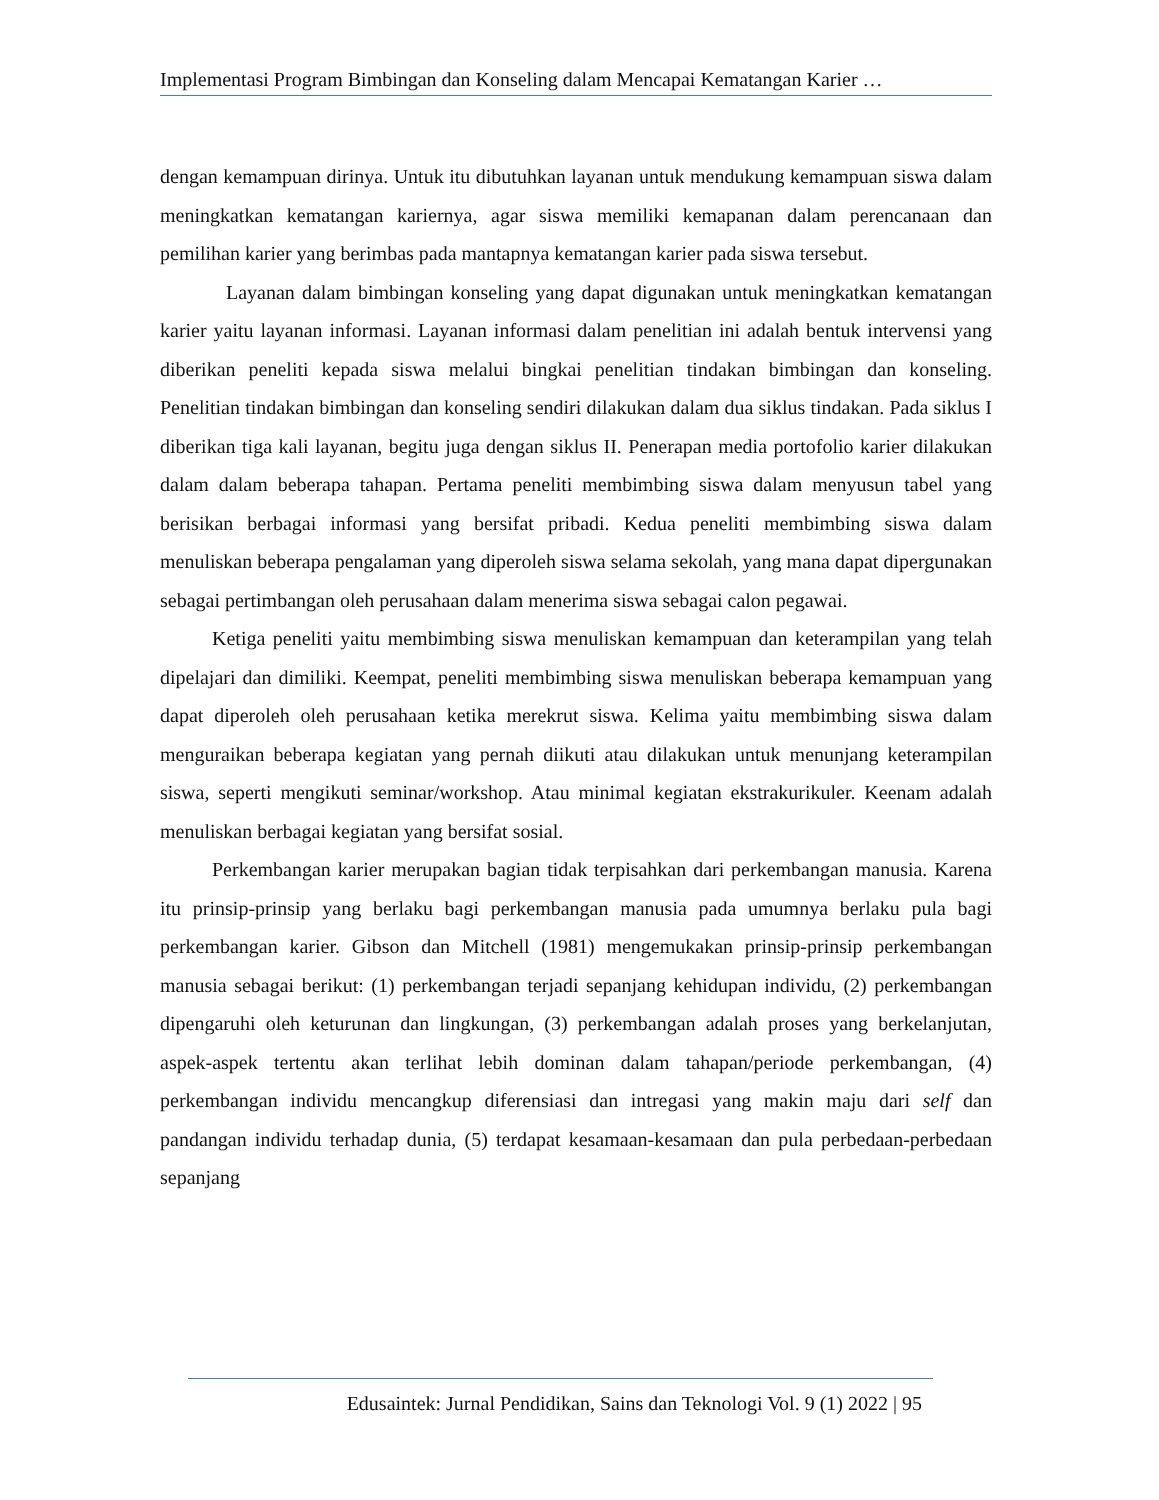Implementasi Program Bimbingan dan Konseling dalam Mencapai Kematangan Karier …
dengan kemampuan dirinya. Untuk itu dibutuhkan layanan untuk mendukung kemampuan siswa dalam meningkatkan kematangan kariernya, agar siswa memiliki kemapanan dalam perencanaan dan pemilihan karier yang berimbas pada mantapnya kematangan karier pada siswa tersebut.
Layanan dalam bimbingan konseling yang dapat digunakan untuk meningkatkan kematangan karier yaitu layanan informasi. Layanan informasi dalam penelitian ini adalah bentuk intervensi yang diberikan peneliti kepada siswa melalui bingkai penelitian tindakan bimbingan dan konseling. Penelitian tindakan bimbingan dan konseling sendiri dilakukan dalam dua siklus tindakan. Pada siklus I diberikan tiga kali layanan, begitu juga dengan siklus II. Penerapan media portofolio karier dilakukan dalam dalam beberapa tahapan. Pertama peneliti membimbing siswa dalam menyusun tabel yang berisikan berbagai informasi yang bersifat pribadi. Kedua peneliti membimbing siswa dalam menuliskan beberapa pengalaman yang diperoleh siswa selama sekolah, yang mana dapat dipergunakan sebagai pertimbangan oleh perusahaan dalam menerima siswa sebagai calon pegawai.
Ketiga peneliti yaitu membimbing siswa menuliskan kemampuan dan keterampilan yang telah dipelajari dan dimiliki. Keempat, peneliti membimbing siswa menuliskan beberapa kemampuan yang dapat diperoleh oleh perusahaan ketika merekrut siswa. Kelima yaitu membimbing siswa dalam menguraikan beberapa kegiatan yang pernah diikuti atau dilakukan untuk menunjang keterampilan siswa, seperti mengikuti seminar/workshop. Atau minimal kegiatan ekstrakurikuler. Keenam adalah menuliskan berbagai kegiatan yang bersifat sosial.
Perkembangan karier merupakan bagian tidak terpisahkan dari perkembangan manusia. Karena itu prinsip-prinsip yang berlaku bagi perkembangan manusia pada umumnya berlaku pula bagi perkembangan karier. Gibson dan Mitchell (1981) mengemukakan prinsip-prinsip perkembangan manusia sebagai berikut: (1) perkembangan terjadi sepanjang kehidupan individu, (2) perkembangan dipengaruhi oleh keturunan dan lingkungan, (3) perkembangan adalah proses yang berkelanjutan, aspek-aspek tertentu akan terlihat lebih dominan dalam tahapan/periode perkembangan, (4) perkembangan individu mencangkup diferensiasi dan intregasi yang makin maju dari self dan pandangan individu terhadap dunia, (5) terdapat kesamaan-kesamaan dan pula perbedaan-perbedaan sepanjang
Edusaintek: Jurnal Pendidikan, Sains dan Teknologi Vol. 9 (1) 2022 | 95